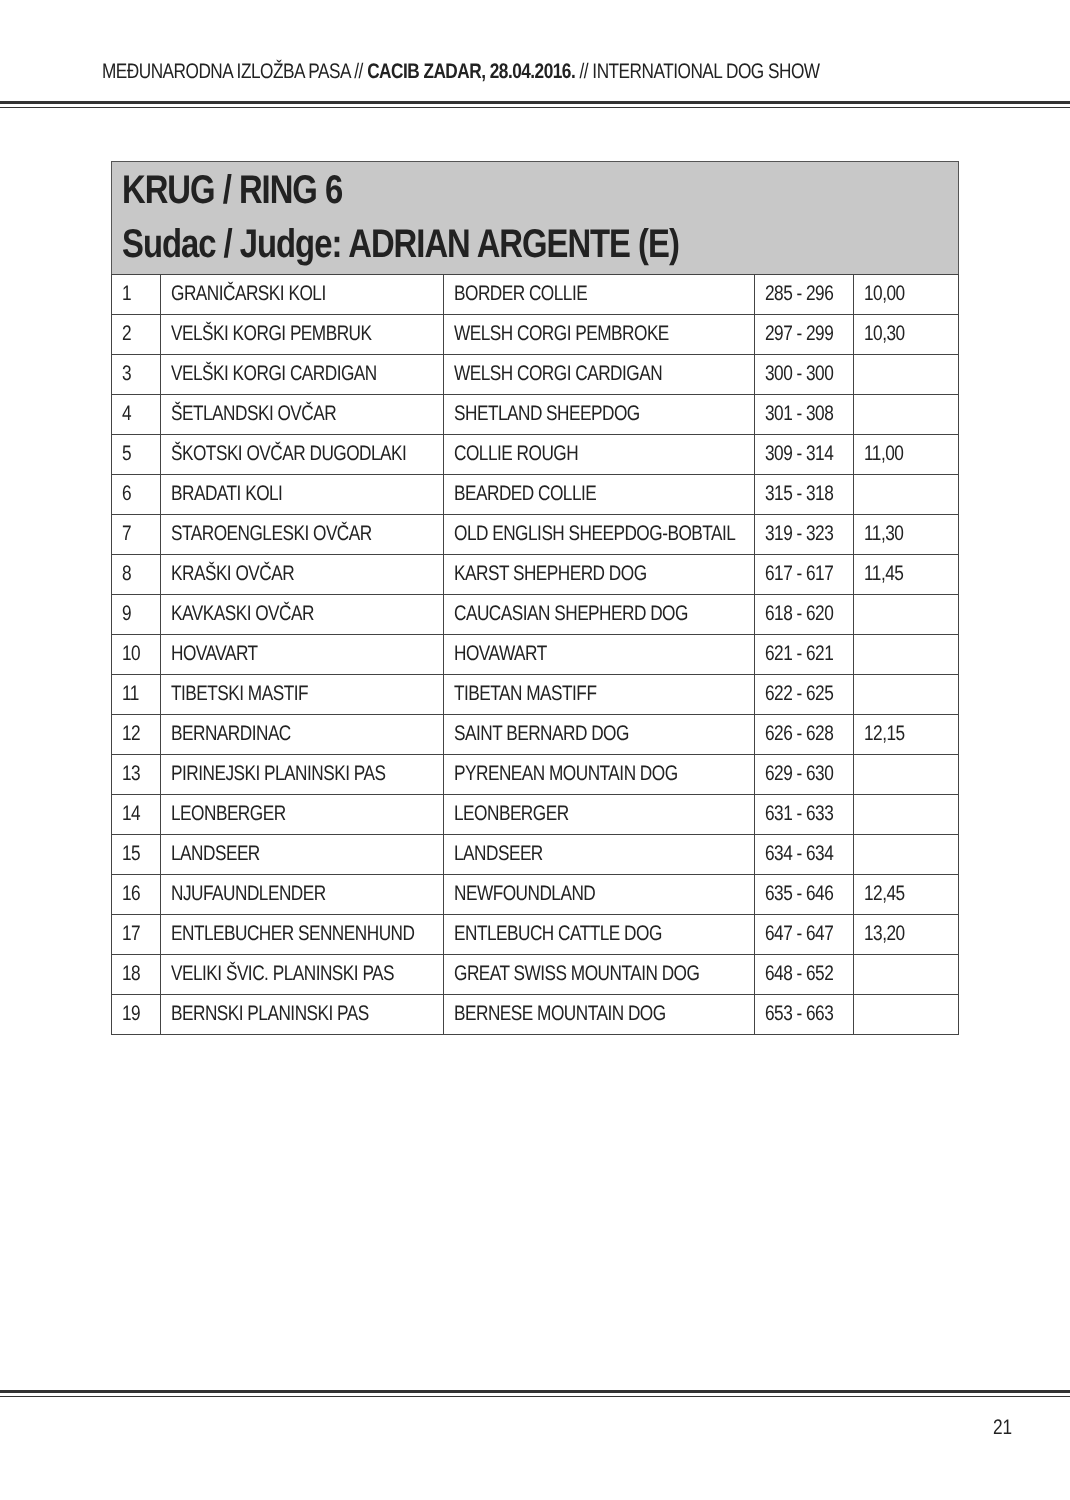MEĐUNARODNA IZLOŽBA PASA // CACIB ZADAR, 28.04.2016. // INTERNATIONAL DOG SHOW
KRUG / RING 6
Sudac / Judge: ADRIAN ARGENTE (E)
| 1 | GRANIČARSKI KOLI | BORDER COLLIE | 285 - 296 | 10,00 |
| 2 | VELŠKI KORGI PEMBRUK | WELSH CORGI PEMBROKE | 297 - 299 | 10,30 |
| 3 | VELŠKI KORGI CARDIGAN | WELSH CORGI CARDIGAN | 300 - 300 | |
| 4 | ŠETLANDSKI OVČAR | SHETLAND SHEEPDOG | 301 - 308 | |
| 5 | ŠKOTSKI OVČAR DUGODLAKI | COLLIE ROUGH | 309 - 314 | 11,00 |
| 6 | BRADATI KOLI | BEARDED COLLIE | 315 - 318 | |
| 7 | STAROENGLESKI OVČAR | OLD ENGLISH SHEEPDOG-BOBTAIL | 319 - 323 | 11,30 |
| 8 | KRAŠKI OVČAR | KARST SHEPHERD DOG | 617 - 617 | 11,45 |
| 9 | KAVKASKI OVČAR | CAUCASIAN SHEPHERD DOG | 618 - 620 | |
| 10 | HOVAVART | HOVAWART | 621 - 621 | |
| 11 | TIBETSKI MASTIF | TIBETAN MASTIFF | 622 - 625 | |
| 12 | BERNARDINAC | SAINT BERNARD DOG | 626 - 628 | 12,15 |
| 13 | PIRINEJSKI PLANINSKI PAS | PYRENEAN MOUNTAIN DOG | 629 - 630 | |
| 14 | LEONBERGER | LEONBERGER | 631 - 633 | |
| 15 | LANDSEER | LANDSEER | 634 - 634 | |
| 16 | NJUFAUNDLENDER | NEWFOUNDLAND | 635 - 646 | 12,45 |
| 17 | ENTLEBUCHER SENNENHUND | ENTLEBUCH CATTLE DOG | 647 - 647 | 13,20 |
| 18 | VELIKI ŠVIC. PLANINSKI PAS | GREAT SWISS MOUNTAIN DOG | 648 - 652 | |
| 19 | BERNSKI PLANINSKI PAS | BERNESE MOUNTAIN DOG | 653 - 663 | |
21